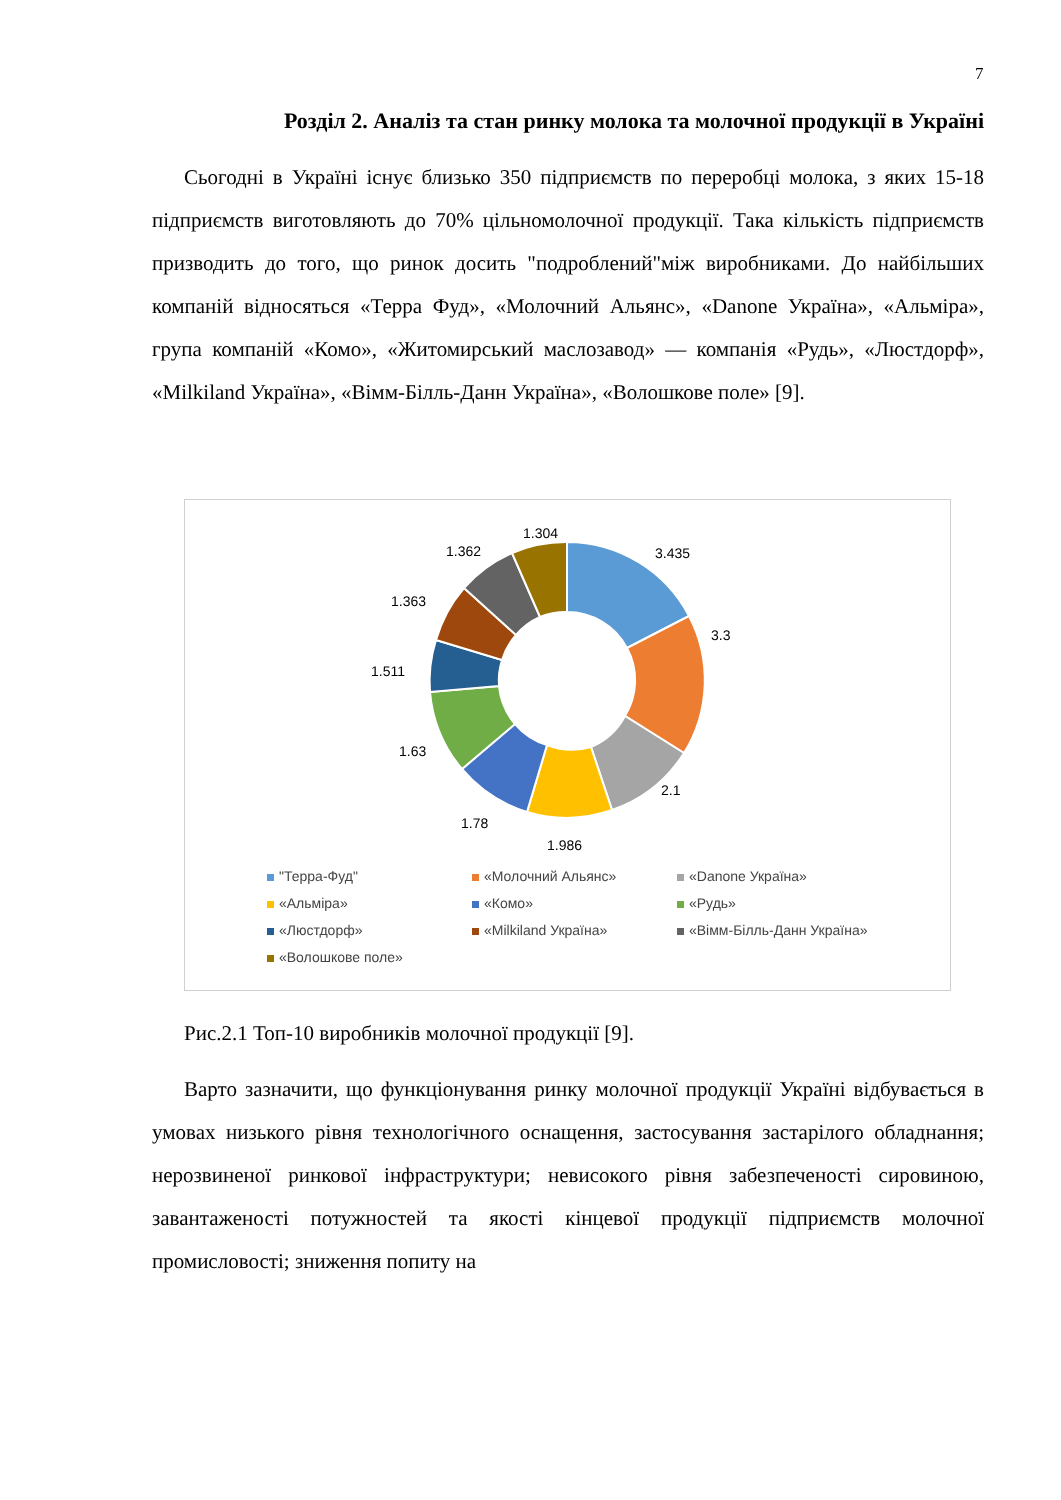7
Розділ 2. Аналіз та стан ринку молока та молочної продукції в Україні
Сьогодні в Україні існує близько 350 підприємств по переробці молока, з яких 15-18 підприємств виготовляють до 70% цільномолочної продукції. Така кількість підприємств призводить до того, що ринок досить "подроблений"між виробниками. До найбільших компаній відносяться «Терра Фуд», «Молочний Альянс», «Danone Україна», «Альміра», група компаній «Комо», «Житомирський маслозавод» — компанія «Рудь», «Люстдорф», «Milkiland Україна», «Вімм-Білль-Данн Україна», «Волошкове поле» [9].
3.435
3.3
2.1
1.986
1.78
1.63
1.511
1.363
1.362
1.304
"Терра-Фуд"
«Молочний Альянс»
«Danone Україна»
«Альміра»
«Комо»
«Рудь»
«Люстдорф»
«Milkiland Україна»
«Вімм-Білль-Данн Україна»
«Волошкове поле»
Рис.2.1 Топ-10 виробників молочної продукції [9].
Варто зазначити, що функціонування ринку молочної продукції Україні відбувається в умовах низького рівня технологічного оснащення, застосування застарілого обладнання; нерозвиненої ринкової інфраструктури; невисокого рівня забезпеченості сировиною, завантаженості потужностей та якості кінцевої продукції підприємств молочної промисловості; зниження попиту на